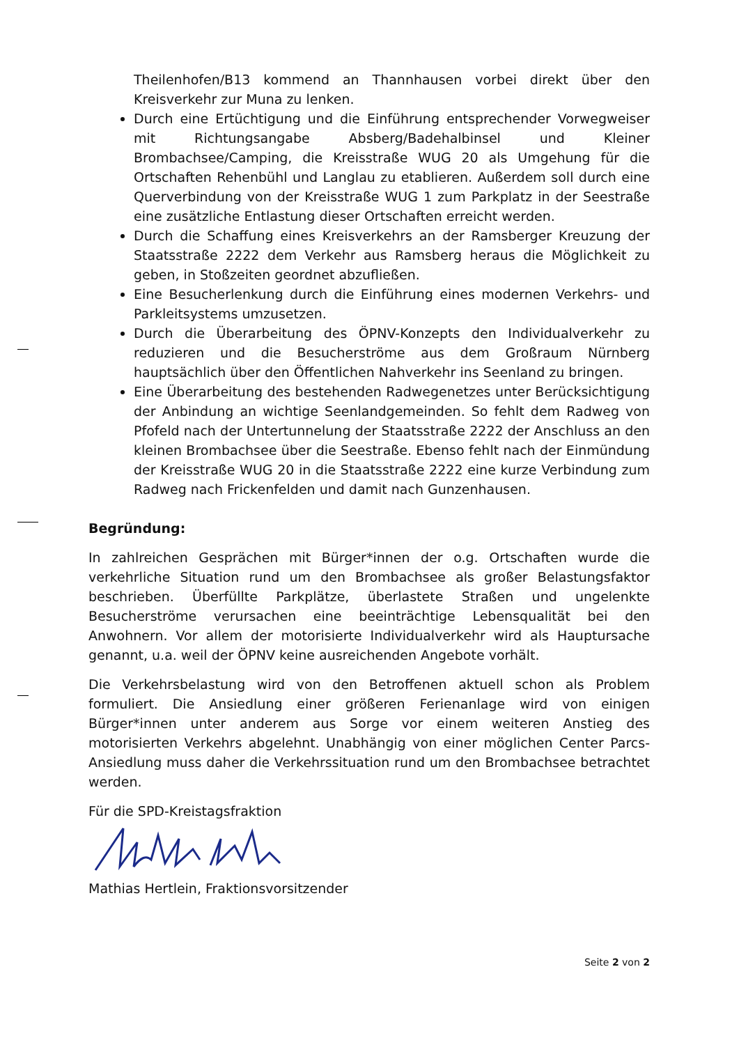Theilenhofen/B13 kommend an Thannhausen vorbei direkt über den Kreisverkehr zur Muna zu lenken.
Durch eine Ertüchtigung und die Einführung entsprechender Vorwegweiser mit Richtungsangabe Absberg/Badehalbinsel und Kleiner Brombachsee/Camping, die Kreisstraße WUG 20 als Umgehung für die Ortschaften Rehenbühl und Langlau zu etablieren. Außerdem soll durch eine Querverbindung von der Kreisstraße WUG 1 zum Parkplatz in der Seestraße eine zusätzliche Entlastung dieser Ortschaften erreicht werden.
Durch die Schaffung eines Kreisverkehrs an der Ramsberger Kreuzung der Staatsstraße 2222 dem Verkehr aus Ramsberg heraus die Möglichkeit zu geben, in Stoßzeiten geordnet abzufließen.
Eine Besucherlenkung durch die Einführung eines modernen Verkehrs- und Parkleitsystems umzusetzen.
Durch die Überarbeitung des ÖPNV-Konzepts den Individualverkehr zu reduzieren und die Besucherströme aus dem Großraum Nürnberg hauptsächlich über den Öffentlichen Nahverkehr ins Seenland zu bringen.
Eine Überarbeitung des bestehenden Radwegenetzes unter Berücksichtigung der Anbindung an wichtige Seenlandgemeinden. So fehlt dem Radweg von Pfofeld nach der Untertunnelung der Staatsstraße 2222 der Anschluss an den kleinen Brombachsee über die Seestraße. Ebenso fehlt nach der Einmündung der Kreisstraße WUG 20 in die Staatsstraße 2222 eine kurze Verbindung zum Radweg nach Frickenfelden und damit nach Gunzenhausen.
Begründung:
In zahlreichen Gesprächen mit Bürger*innen der o.g. Ortschaften wurde die verkehrliche Situation rund um den Brombachsee als großer Belastungsfaktor beschrieben. Überfüllte Parkplätze, überlastete Straßen und ungelenkte Besucherströme verursachen eine beeinträchtige Lebensqualität bei den Anwohnern. Vor allem der motorisierte Individualverkehr wird als Hauptursache genannt, u.a. weil der ÖPNV keine ausreichenden Angebote vorhält.
Die Verkehrsbelastung wird von den Betroffenen aktuell schon als Problem formuliert. Die Ansiedlung einer größeren Ferienanlage wird von einigen Bürger*innen unter anderem aus Sorge vor einem weiteren Anstieg des motorisierten Verkehrs abgelehnt. Unabhängig von einer möglichen Center Parcs-Ansiedlung muss daher die Verkehrssituation rund um den Brombachsee betrachtet werden.
Für die SPD-Kreistagsfraktion
Mathias Hertlein, Fraktionsvorsitzender
Seite 2 von 2